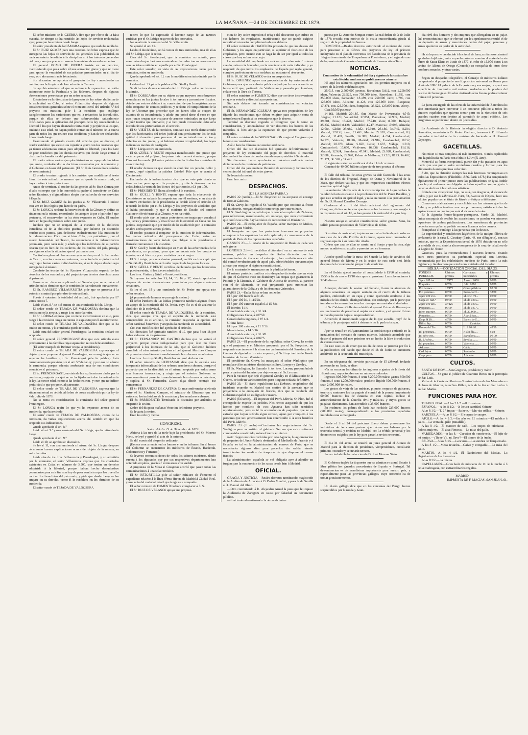LA MAÑANA.—24 DE DICIEMBRE DE 1879.
El señor ministro de la GUERRA dice que por efecto de la falta material de tiempo no ha remitido las hojas de servicio reclamadas ayer, pero que las enviará desde luego.
El señor presidente de la CÁMARA expresa que nada ha recibido.
El Sr. RUIZ GOMEZ para una cuestion de órden expresa que de entregarse las hojas de servicio de los generales á la publicidad, en nada reportaria beneficio á la disciplina ni á los intereses generales del país, cree que puede excusarse la remision de esos documentos.
El general PRIMO DE RIVERA insiste en su peticion, manifestando que pesa sobre él una acusacion grave y que no tiene para apoyar la veracidad de sus palabras pronunciadas en el dia de ayer, otro documento más fehaciente.
Sin discusion se aprueba el proyecto de ley concediendo un crédito para la limpieza de los caños de la Carraca.
Se aprobó asimismo el que se refiere á la reparacion del cable submarino entre la Península y las Baleares, despues de algunas observaciones presentadas por un señor senador.
Entrándose en la discusion del proyecto de ley sobre abolicion de la esclavitud en Cuba, el señor Villaurrutia, despues de algunas consideraciones generales sobre el contexto literal del artículo 7.º del proyecto en cuestion, pide á la comision que explique categóricamente las variaciones que en la redaccion ha introducido, porque de ellas se deduce que sobrevendrán naturalmente dificultades para la aplicacion del precepto de la ley concediendo la libertad á los que hayan alcanzado cierta edad, y perjuicios á los que, teniendo esta edad, no hayan podido entrar en el número de la cuarta parte de todos los que reunen esta condicion, y han de ser declarados libres desde luego.
Examinando el párrafo cuarto del artículo que se discute, el orador establece que existe una injusticia grave con los coartados que ya tienen adelantadas sumas para adquirir su libertad, pues los hace de peor condicion que los demás esclavos que desde luego entran á disfrutar los beneficios del patronato.
El orador aduce varios ejemplos históricos en apoyo de las ideas que emite, combatiendo las doctrinas sustentadas por la comision y el Gobierno en favor del patronato. (El Sr. Ruiz Gomez hace señales de asentimiento.)
El orador termina rogando á la comision que modifique el texto literal de este artículo de manera que no quede la menor duda, ni haya motivo á interpretaciones.
Antes de terminar, el orador da las gracias al Sr. Ruiz Gomez por el alto concepto que le ha merecido su padre el intendente de Cuba señor Ramirez, y el grandísimo elogio que ha hecho de sus servicios á España.
El Sr. RUIZ GOMEZ da las gracias al Sr. Villaurrutia é insiste otra vez en los elogios que hizo de su padre.
El Sr. LÓRIGA reclama la benevolencia de la Cámara y define su situacion en la misma, recordando los ataques á que el partido á que pertenece, el conservador, se ha visto expuesto en Cuba. El orador entra en largas digresiones sobre este punto.
Declara que no se ocupará de la cuestion de la abolicion inmediata, ni de la abolicion gradual, por haberse ya discutido mucho estos puntos, para dedicarse exclusivamente á la cuestion de la indemnizacion. Dice que si bien Cuba, por patriotismo, por el estado lamentable del Tesoro, ha renunciado á la indemnizacion pecuniaria, pero nada más; y añade que los individuos de su partido desean que en bien de los esclavos, de los dueños del país, prosiga por algunos años la situacion que el patronato crea.
Continúa explanando las razones ya aducidas por el Sr. Fernandez de Castro, con las cuales se conforma, respecto de la explotacion del negro que harian varias individualidades, si se le dejase desde luego entregado á sí mismo.
Combate las teorías del Sr. Ramirez Villaurrutia respecto de los derechos de los coartados y del perjuicio que á estos derechos causa el patronato.
Termina su discurso suplicando al Senado que se apruebe el artículo en los términos que la comision lo ha redactado nuevamente.
El Sr. RAMIREZ VILLAURRUTIA pide que se proceda á la votacion nominal por párrafos de este artículo.
Puesta á votacion la totalidad del artículo, fué aprobada por 87 votos contra 7.
Leido el art. 8.º, se dió cuenta de una enmienda del Sr. Lóriga.
El señor conde de TEJADA DE VALDOSERA declara que la comision no la acepta, y ruega á su autor la retire.
El Sr. LÓRIGA expresa que no tiene inconveniente en ello, pero ruega á la comision tenga en cuenta lo expuesto por él anteriormente.
El señor conde de TEJADA DE VALDOSERA dice que se ha tenido en cuenta, y la enmienda queda retirada.
Leida otra del señor general Prendergast, la comision declaró no aceptarla.
El señor general PRENDERGAST dice que este artículo ataca precisamente á las familias cuya separacion nunca debe acordarse.
(El señor marqués de Bedmar ocupa la presidencia).
El señor conde de TEJADA DE VALDOSERA expresa que el objeto que se propone el general Prendergast, es conseguir que no se separen las familias. (El Sr. Prendergast pide la palabra). Está terminantemente previsto por el art. 5.º de la ley, y por eso no admite la enmienda, porque además arrebataria una de sus condiciones esenciales al patronato.
El Sr. PRENDERGAST, en vista de las explicaciones dadas por la comision, pregunta por qué no se ha fijado en todos los artículos de la ley, la menor edad, como se ha hecho en este, y cree que no infiere perjuicios lo que propone, al patronato.
El señor conde de TEJADA DE VALDOSERA expresa que la situacion actual es debida al órden de cosas establecido por la ley de 4 de Julio de 1870.
No se toma en consideracion la enmienda del señor general Prendergast.
El Sr. LÓRIGA repite lo que ya ha expuesto acerca de su enmienda, que ha retirado.
El señor conde de TEJADA DE VALDOSERA, como de la comision, da varias explicaciones acerca del sentido en que ha aceptado sus indicaciones.
Queda aprobado el art. 8.º
Leido el art. 9.º y una enmienda del Sr. Lóriga, que la retira desde luego
Queda aprobado el art. 9.º
Leido el 10, se aprobó sin discusion.
Se lee el 11, con una enmienda al mismo del Sr. Lóriga; despues de algunas breves explicaciones acerca del objeto de la misma, su autor la retira.
Leida otra de los Sres. Villaurrutia y Prendergast, y no admitida por la comision, el señor Villaurrutia expresa que los coartados existentes en Cuba, en número de 3.500, que tenian un derecho adquirido á la libertad, porque habian hecho desembolsos pecuniarios para este fin, son hoy de peor condicion que los que sólo reciben los beneficios del patronato, y pide que desde luego se les ampare en su derecho, como él lo establece en los términos de su enmienda.
El señor conde de TEJADA DE VALDOSERA
reitera lo que ha expresado al hacerse cargo de las razones emitidas por el Sr. Lóriga respecto de los coartados.
No se admite la enmienda del Sr. Villaurrutia.
Se aprobó el art. 11.
Leido el duodécimo, se dá cuenta de tres enmiendas, una de ellas del Sr. Lóriga, que la retira.
Otra del Sr. Prendergast, que la comision no admite, pero manifestando que hará una enmienda en la redaccion en consonancia con las ideas emitidas en aquella por el Sr. Prendergast.
Este señor senador, en vista de las explicaciones dadas por la comision, retira su enmienda.
Queda aprobado el art. 12 con la modificacion introducida por la comision.
Leido el art. 13, pide la palabra el Sr. Güell y Renté.
Se dá lectura de una enmienda del Sr. Dóriga. —La comision no la admite.
El Sr. DÓRIGA dice que su objeto es que mayores contribuyentes reemplacen en las juntas locales á los jueces y promotores fiscales. Añade que esto es debido á su conviccion de que la magistratura no debe ocuparse de asuntos políticos, y reclama el cumplimiento de la ley de Ultramar que prescribe que los jueces sólo se ocupen de asuntos de su incumbencia, y añade que podrá darse el caso en que esas juntas tengan que ocuparse de asuntos criminales en que luego el juez tendria que intervenir, y si bien puede recusársele, esto seria introducir una perturbacion en el servicio.
El Sr. VIEITES, de la comision, combate esta teoría demostrando que los funcionarios del órden judicial son precisamente los de más aptitud é idoneidad para precaver el que se introduzcan vicios y defectos en las juntas, y si hubiese alguna irregularidad, las leyes indican los medios de castigarla.
El Sr. Lóriga retira su enmienda.
El Sr. GÜELL Y RENTE empieza manifestando que puesto que va á ocuparse del prójimo, lo quiere tratar como á sí mismo, porque Dios así lo manda. (El señor patriarca de las Indias hace señales de asentimiento).
El orador demuestra que siendo la abolicion un pecado, delito y crímen, ¿qué significa la palabra Estado? Pide que se acuda al Diccionario.
Hablando de la indemnizacion dice que en este país donde se tiene en tan poco aprecio la propiedad, y cita la desamortizacion eclesiástica, la venta de los bienes del patrimonio, el 3 por 100.
El Sr. PRESIDENTE llama al orador á la cuestion.
El Sr. GÜELL Y RENTE expone que toda la elocuencia de Demóstenes no salvaria la proposicion que él sostiene, y en vista de la nueva excitacion de la presidencia se decide á leer el artículo 13; recuerda lo dicho por el Sr. Lóriga, y los proyectos de abolicion que él habia presentado, y que el ministro de Estado del anterior Gabinete ofreció traer á la Cámara, y no ha traido.
El orador pide que las juntas protectoras no tengan por vocales á los jueces y promotores, y cita el caso de lo ocurrido en Cuba con los pleitos, asegurando que por medio de lo establecido por la comision se abre ancha puerta á esos pleitos.
El orador, pasando á ocuparse de la cuestion de indemnizacion, lee varios artículos del presupuesto de Cuba, entra en consideraciones de varia índole que obligan á la presidencia á llamarle nuevamente á la cuestion.
El Sr. Güell y Renté declara que en vista de las advertencias de la presidencia, no prosigue, pero que no votará esta ley porque es injusta para el blanco y poco caritativa para el negro.
El Sr. Lóriga, para una alusion personal, rectifica el concepto que el Sr. Güell y Renté le ha atribuido respecto de las juntas locales.
El Sr. GÜELL Y RENTE rectifica, declarando que los honorarios no pueden existir, ni los jueces admitirlos.
Los Sres. Vieites y Güell y Renté, rectifican.
Se leyeron los artículos 13, 14, 15, 16 y 17, siendo aprobados despues de varias observaciones presentadas por algunos señores senadores.
Se lee el art. 18 y una enmienda del Sr. Perier que apoya este señor senador.
(A propuesta de la mesa se proroga la sesion.)
El señor Patriarca de las Indias pronuncia tambien algunas frases en apoyo de la enmienda del Sr. Perier, cuyo fin es el de acelerar lo abolicion de la esclavitud.
El señor conde de TEJADA DE VALDOSERA, de la comision, dice que aunque cree que el espíritu de la enmienda está comprendido en el artículo, la comision respetaba la opinion del señor cardenal Benavides y aceptaba la enmienda en su totalidad.
Con esta modificacion fué aprobado el artículo.
Sin discusion fué aprobado tambien el 19, que pasa á ser 18 por haber sido uno de los primeros.
El Sr. FERNANDEZ DE CASTRO declara que no votará el proyecto porque creia indispensable para que éste no fuera perjudicial á los intereses de la isla, que el Gobierno hubiera cumplido el ofrecimiento que hizo el del general Martinez Campos de presentar simultánea é inmediatamente las reformas económicas.
Los Sres. Jorrin y Güell y Renté hacen igual declaracion.
El señor ministro de ULTRAMAR dice que le extraña esta inesperada informalidad de los señores senadores cubanos, porque el proyecto que se ha discutido es el mismo aceptado por todos como una honrosa transaccion, y niega que el anterior Gobierno se comprometiera á presentar inmediatamente las reformas económicas, y suplica al Sr. Fernandez Castro diga dónde contrajo ese compromiso
El Sr. FERNANDEZ DE CASTRO: En una conferencia celebrada entre el Sr. Martinez Campos, el ministro de Ultramar que era entónces, los individuos de la comision y los senadores cubanos.
El Sr. PRESIDENTE: Terminada la discusion por artículos se suspende la sesion.
Orden del dia para mañana: Votacion del mismo proyecto.
Se levanta la sesion.
Eran las ocho y media.
CONGRESO.
Sesion del dia 23 de Diciembre de 1879.
Abierta á las tres de la tarde bajo la presidencia del Sr. Moreno Nieto, se leyó y aprobó el acta de la anterior.
Se dió cuenta del despacho ordinario.
(Escasa concurrencia en los bancos y en las tribunas. En el banco del Gobierno se encuentran los ministros de Estado, Hacienda, Gobernacion y Fomento.)
Se leyeron comunicaciones de todos los señores ministros, dando cuenta á los diputados que por sus respectivos departamentos han obtenido empleos, gracias ó comisiones con sueldo.
A propuesta de la Mesa el Congreso acordó que pasen todas las comunicaciones á una sola comision.
El Sr. RETORTILLO pide al señor ministro de Fomento el expediente relativo á la línea férrea directa de Madrid á Ciudad-Real, y una nota del material móvil que tenga esta compañía.
El señor ministro de FOMENTO ofrece complacer á S. S.
El Sr. RUIZ DE VELASCO apoya una proposi-
cion de ley sobre supresion ó rebaja del descuento que sufren en sus haberes los empleados, manifestando que no puede exigirse moralidad ni exacto cumplimiento de sus deberes.
El señor ministro de HACIENDA protesta de que los deseos del Gobierno, y los suyos en particular, es suprimir el descuento de los empleados, pero cuando este se haga ha de ser por igual á todas las clases que hoy sufren esta carga.
La moralidad del empleado no está en que cobre más ó ménos sueldo, está en la honradez, en la conciencia de cada individuo y yo respondo de que todos los empleados de España por regla general, cumplen perfectamente con su deber, no obstante el descuento.
El Sr. RUIZ DE VELASCO retira su proposicion.
El Sr. GIMENEZ apoya una proposicion de ley autorizando al Gobierno para que en subasta pública adjudique la concesion de un ferro-carril que, partiendo de Valdezafan y pasando por Gandesa, enlace con la línea de Tortosa.
El señor ministro de FOMENTO dice que no tiene inconveniente en que se estudie y discuta la proposicion.
Sin más debate fué tomada en consideracion en votacion ordinaria.
El Sr. HERNANDEZ IGLESIAS apoya otra proposicion de ley fijando las condiciones que deben exigirse para adquirir carta de naturaleza en España á los extranjeros que la deseen.
Terminó su discurso rogando al Congreso que la tome en consideracion, y lamentándose de ver desiertos los bancos de las minorías, si bien abriga la esperanza de que pronto volverán á ocuparlos.
El señor ministro de la GOBERNACION ruega al Congreso que la tome en consideracion.
Así lo hace la Cámara en votacion ordinaria.
Orden del dia: sin discusion fué aprobado definitivamente el proyecto de ley eximiendo del pago de derechos al material destinado á las obras de conduccion de aguas potables á Santander.
Sin discusion fueron aprobados en votacion ordinaria varios dictámenes de la comision de peticiones.
Orden del dia para mañana: Reunion de secciones y lectura de las sentencias del tribunal de actas graves.
Se levanta la sesion.
Eran las cuatro.
DESPACHOS.
(DE LA AGENCIA FABRA.)
PARIS 22 (noche).—El Sr. Freycinet no ha aceptado el encargo de formar Gabinete.
El Sr. Grevy, ha rogado al Sr. Waddington que continúe al frente del ministerio, reorganizándolo como tenga por conveniente.
El Sr. Waddington ha pedido que le conceda un plazo de 24 horas, para reflexionar, manifestando, sin embargo, que creia conveniente que confiriese al Sr. Say la mision de reconstituir el Ministerio.
PARIS 22.—El embajador de España, señor marqués de Molins, salió ayer para Madrid.
El banquete con que los periodistas franceses se proponian obsequiar á los españoles ha sido aplazado, á consecuencia de la partida de Paris de los representantes españoles.
CANNES 23.—El estado de la emperatriz de Rusia es cada vez más grave.
LONDRES 23.—El periódico el Standard en su número de esta mañana, publica un despacho de Berlin diciendo que los representantes de Rusia en el extranjero, han recibido una circular del comité revolucionario de aquel país, advirtiéndoles que aconsejen al czar que otorgue el régimen constitucional.
De lo contrario le amenazan con la pérdida del trono.
El mismo periódico publica otro despacho diciendo que en vista de que el Gobierno ruso no disminuye las tropas que guarnecen la Polonia y la Lituania, el Gabinete de Austria de acuerdo, al parecer con el de Alemania, se está preparando para aumentar las guarniciones de la Galizia y de las fronteras Orientales.
PARIS 23.—En la Bolsa se han cotizado:
El 3 por 100 francés á 81'45.
El 5 por 100 íd., á 115'28.
El 3 por 100 exterior español, á 15 3/8.
El interior, á 14.
Amortizable exterior, á 37 3/4.
Obligaciones Cuba, á 407'50.
Consolidados ingleses, á 97 1/4.
Ultima hora:
El 3 por 100 exterior, á 15 7/16.
Idem interior, á 14 5/16.
Amortizable exterior, á 37 3/8.
Obligaciones Cuba, á 406'75.
PARIS 23.—El presidente de la república, señor Grevy, ha creido que el programa y el Ministro propuesto por el Sr. Freycinet, no responde exactamente á la situacion parlamentaria del Senado y de la Cámara de diputados. En este supuesto, el Sr. Freycinet ha declinado la mision de formar Ministerio.
El presidente Sr. Grevy, ha encargado al señor Wadington que reemplace á los ministros dimisionarios Sres. Leroyer y Gresley.
El Sr. Wadington, ha llamado á los Sres. Lacour; proponiéndole para la cartera del Interior que deja vacante el Sr. Leroyer.
Para la vacante que deja el general Gresley en el Ministerio de la Guerra, se indican varios nombres pero ninguno todavía definitivo.
PARIS 23.—El diario republicano Los Debates, ocupándose del incidente ocurrido en Madrid con motivo de la serenata que se proyectaba á la embajada de Francia, dice que la conducta del Gobierno español no es digna de censura.
PARIS (5'6 tarde).—El impresor del Paris-Múrcia, Sr. Plon, fué el encargado de expedir los pedidos. Nos hemos asegurado de que los hechos por conducto de esta Agencia han sido remitidos oportunamente; pero es tal la acumulacion de paquetes, que no es extraño que hayan sufrido algun retraso, ajeno por completo á las personas que tan generosamente han contribuido á la obra benéfica del Paris-Múrcia.
PARIS 23 (8 noche).—Continúan las negociaciones del Sr. Wadigton para reconstituir el gabinete. Se cree que este continuará como estaba constituido, ménos Guerra é Interior.
Nota: Segun noticias recibidas por esta Agencia, la aglomeracion de paquetes del Paris-Múrcia destinados al Mediodía de Francia y á España, es tal en la administracion de correos de Paris, que se necesitarán algunos dias para poderlos dar salida, siendo insuficientes los medios de trasporte de que dispone el correo francés.
La administracion española se vió obligada ayer á alquilar un furgon para la conduccion de las sacas desde Irún á Madrid.
OFICIAL.
GRACIA Y JUSTICIA.—Reales decretos nombrando magistrado de la Audiencia de Albacete á D. Pedro Mendiri, y para la de Sevilla á D. Manuel del Olmo.
—Otro conmutando á D. Alejandro Arnad la pena que le impuso la Audiencia de Zaragoza en causa por falsedad en documento público.
—Real órden desestimando la demanda inter-
puesta por D. Antonio Sempan contra la real órden de 3 de Julio de 1878 recaida con motivo de la visita extraordinaria girada al registro de la propiedad de Gerona.
FOMENTO.—Reales decretos autorizando al ministro del ramo para presentar á las Córtes dos proyectos de ley: el primero incluyendo en el plan de carreteras del Estado una de la provincia de Búrgos denominada de Trespaderne á Puentelarra; y el segundo uno de la provincia de Canarias denominada de Tamaraceite á Teror.
NOTICIAS.
Con motivo de la solemnidad del dia y siguiendo la costumbre establecida, mañana no publicaremos número.
Hé aquí los números agraciados con los premios mayores en el sorteo de la lotería celebrado ayer.
25.018, con 2.500.000 pesetas, Barcelona; 5.912, con 1.250.000 idem, Valencia; 26.525, con 750.000 idem, Barcelona; 11.881, con 250.000 idem, Santander; 18.489, con 250.000 idem; 4.796, con 125.000 idem, Alicante; 11.423, con 125.000 idem, Estepona; 17.371, con 125.000, idem, Pamplona; 35.522, 125.000 idem, Alcoy.
Con 50.000 pesetas:
14.161, Madrid; 20.180, San Martin de Provensals; 4.040, Búrgos; 31.120, Valladolid; 37.051, Barcelona; 37.935, Madrid; 39.881, Reus; 13.428, Madrid; 37.748, idem; 8.000, Badajoz; 35.332, Madrid; 8.128, Valladolid; 4.247, Manresa; 10.095, Almería; 12.084, Cádiz; 23.989, 4.382, 10.940, 28.186, 34.745, 8.284, Madrid; 27.038, idem; 17.431, Múrcia; 22.181, Carabanchel; 83, Madrid; 31.493, Sevilla; 36.388, Madrid; 4.234, Carabanchel; 34.776, Valencia; 18.604, Madrid; 24.916, Carabanchel; 8.052, Madrid; 28.678, idem; 9.650, Leon; 1.637, Málaga; 1.718, Carabanchel; 15.650, Vicálvaro; 16.836, Carabanchel; 11.616, Madrid; 12.924, Barcelona; 47.941, Madrid; 23.998, Carabanchel; 32.883, Granada; 29.920, Palma de Mallorca; 23.226, 8133, 16.402, 21.171, 36.538 y 14.491.
El siguiente sorteo se verificará el dia 31 del corriente.
Constará de 40.000 billetes al precio de tres pesetas el décimo.
El fallo del tribunal de actas graves ha sido favorable á las actas de los distritos de Fregenal, Burgo de Osma y Navalmoral de la Mata, que declara válidas, y que los respectivos candidatos electos acreditan aptitud legal.
La sentencia relativa á la de la circunscripcion de Lugo declara la validez del acta en cuanto á la proclamacion del Sr. Perez Batallon, y que ésta acredita su aptitud legal, y nula en cuanto á la proclamacion del Sr. D. Manuel Darribas Dorrego.
Conforme al art. 9 del título adicional del reglamento del Congreso, dichas sentencias quedaron sobre la mesa y con arreglo á lo dispuesto en el art. 10, se han puesto á la órden del dia para hoy.
Nuestro amigo el senador constitucional señor general Sanz, ha salido para sus posesiones de Villaviciosa de Odon.
Dos niñas de corta edad, á quienes su madre habia dejado solas en una casa de la calle Portillo de Gilimon, aparecieron quemadas al regresar aquella á su domicilio citado.
Créese que una de ellas se caeria en el fuego y que la otra, algo mayor, acudió en su auxilio y pereció con su hermana.
Anoche quedó sobre la mesa del Senado la hoja de servicios del general Primo de Rivera y en la sesion de esta tarde será leida despues de la votacion del proyecto de abolicion.
En el Bolsin quedó anoche el consolidado á 15'60 al contado; 15'55 á fin de mes y 15'10 sin cupon al próximo. Las subvenciones á 32'40 dinero.
Anteayer, durante la sesion del Senado, llamó la atencion de algunos senadores un sugeto sentado en el centro de la tribuna pública, embozado en su capa y como queriendo ocultarse á las miradas de los demás, distinguiéndose, sin embargo, por la parte que tomaba en los murmullos ó en las risas que se mostraba al desórden.
El Sr. Calderon Collantes advirtió al general Primo de Rivera que era un desertor de presidio el sujeto en cuestion, y el general Primo lo mandó prender bajo su responsabilidad.
Advertido el mencionado sugeto de lo que sucedia, huyó de la tribuna, y la pareja que salió á detenerle no lo pudo alcanzar.
Ayer se reunió en el Ayuntamiento la comision que entiende en la instalacion del mercado de carnes muertas, habiendo acordado que desde el primero del mes próximo sea un hecho la libre introduccion de carnes muertas.
En este caso, es de creer que un dia de estos se proceda por fin á la publicacion del bando que desde el 18 de Junio se encuentra archivado en la secretaría del municipio.
En un telegrama del servicio particular de El Liberal, fechado anteanoche en Paris, se dice:
«Ya se conocen las cifras de los ingresos y gastos de la fiesta del Hipódromo, cuyos totales son en números redondos:
Ingresos 800.000 francos, ó sean 3.200.000 reales: gastos 300.000 francos, ó sean 1.200.000 reales: producto líquido 500.000 francos, ó sean 2.000.000 de reales.
Los gastos de viaje de las músicas, piquete, orquesta de guitarras, toreros y cantaores los ha pagado el comité de la prensa, importando 60.000 francos: los de estancia en esta capital, incluso el acuartelamiento de la Guardia civil y músicas, y cuyos gastos se pagaban diariamente, han ascendido á 33.000 francos.
En resúmen: los pobres de Paris han recibido 225.000 francos (900.000 reales), correspondiendo á las provincias españolas inundadas una suma igual.»
Desde el 3 al 24 del próximo Enero deben presentarse los individuos de las clases pasivas que cobran sus haberes por la tesorería central, y residen en Madrid, con la cédula personal y los documentos exigidos por la ley para pasar la revista semestral.
El dia 31 del actual se reunirá en junta general el Ateneo de Madrid para la eleccion de presidente, vicepresidente, consiliario primero, contador y secretario tercero.
Parece indudable la reeleccion de D. José Moreno Nieto.
El Gobierno inglés ha dispuesto que se admitan en aquel Estado á libre plática los ganados procedentes de España y Portugal. Tal determinacion es de grandísima importancia para nuestro país, y especialmente para las provincias gallegas, cuyo comercio ha de tomar gran incremento.
Un diario gallego dice que en las cercanías del Burgo fueron sorprendidos por la ronda y Guar-
dia civil dos hombres y dos mujeres que albergaban en un pajar. Del reconocimiento que se efectuó por los aprehensores resultó el de un depósito de armas y municiones dentro del pajar; personas y armas quedaron en poder de la autoridad.
Ha sido preso y conducido á la cárcel de Jaen, un famoso criminal apodado el afilador, entre cuyas hazañas se cuentan el corte de la vía férrea de Santa Elena en Junio de 1877, el robo de 15.000 duros á un vecino de Alicun de Ortega (Granada) en compañía de otros doce hombres armados, y otras varias.
Segun un despacho telegráfico, el Consejo de ministros italiano ha aprobado el proyecto de una Exposicion universal en Roma para el año de 1882. El palacio de la Exposicion y sus anejos, ocupará una superficie de trescientos mil metros cuadrados en la pradera del castillo de Santangelo. El salon destinado á las fiestas podrá contener treinta mil personas.
La junta encargada de las obras de la universidad de Barcelona ha sido autorizada para convocar á un concurso público á todos los pintores españoles que quieran tomar parte en la ejecucion de seis grandes cuadros con destino al paraninfo de aquel edificio. Los programas se publicarán dentro de pocos dias.
La Academia de la Historia ha elegido director á D. Antonio Benavides, secretario á D. Pedro Madrazo, tesorero á D. Eduardo Saavedra é individuo de la comision de hacienda á D. Pascual Gayangos.
GACETILLAS.
No existe ni más completa, ni más instructiva, ni más espléndida que la publicada en Paris con el título L'Art (El Arte).
Merced á su forma escepcional, puede dar y da grabados en agua fuerte que son por sí solos verdaderos cuadros y forman para los aficionados la más preciosa coleccion.
L'Art, que ha obtenido siempre las más honrosas recompensas en todas las Exposiciones (Filadelfia 1876. Paris 1878.) Ha conquistado rápidamente el primer puesto entre las publicaciones de igual índole y es hoy el vade-mecum obligado de todos aquellos que por gusto ó deber se dedican á las bellezas artísticas.
Editada con excepcional lujo, no está, por desgracia, al alcance de todos, y por eso la Librería de L'Art, 33, Avenue de l'Opera, hace una edicion popular con el título de Musée artistique et littéraire.
Como sus colaboradores y sus clichés son los mismos que los de L'Art y se publica tambien una vez por semana, satisface todas las aspiraciones á un precio que está al alcance de todos.
En la Agencia franco-hispano-portuguesa, Sordo, 31, Madrid, única encargada de recibir las suscriciones, se pueden ver números especimen de ambas publicaciones. Los suscritores de provincias deberán acompañar su pedido con una libranza sobre correos.
Franquéase el catálogo á las personas que lo desean.
La superioridad y condiciones higiénicas de la antigua fábrica de perfumería de la casa E. Coudray (Paris, 43, rue d'Enghein), son tan notorias, que en la Exposicion universal de 1878 obtuvieron no sólo la medalla de oro, sinó la alta recompensa de la cruz de caballero de la Legion de Honor.
Gustosos, pues, la recomendamos á nuestros lectores, citando entre otros productos su perfumería especial con lacteina, recomendada por las celebridades médicas de Paris, como la más higiénica y bienhechora para todos los cuidados del tocador.
| BOLSA.—COTIZACION OFICIAL DEL DIA 23. | | | |
| --- | --- | --- | --- |
| FONDOS PÚBLICOS. | Ultimos precios. | Carreteras y Sociedades | Ultimos precios. |
| 3 por 100 int.. | 15'475 | Agosto 2000... | 00'00 |
| Pequeños....... | 00'00 | Julio 2000..... | 00'00 |
| Fin de mes.... | 15'475 | Obras públicas. | 00 00 |
| Fin próximo.. | 00'00 | Ferro-carril... | 32'00 |
| 3 por 100 ext.. | 00'00 | Id. Dic. 74... | 00'00 |
| Carp. en cart.ª | 08'00 | Id. de 1875... | 00'00 |
| 2 por 100 am.. | 37'125 | Id. de 1876... | 00'00 |
| Pequeños...... | 00'00 | Id. de 1877... | 00'00 |
| Idem exterior. | 00'00 | Id. 20.000.... | 00'00 |
| Pequeños...... | 00'00 | Alar á San.... | 00'00 |
| Emp. 9[10.... | 40'90 | Banco de E.... | 00'00 |
| Billet. hip.... | 00'00 | Cambios. | |
| Bonos del Tes. | 93'00 | L. á 90 dif.... | 48'10 |
| Id. pequeños.. | 00'00 | P. á 8 dív..... | 5'02 |
| Id. série ext.. | 00'00 | Barcelona...... | 00 00 |
| B. 2.ª série... | 00'00 | Sevilla........ | 00'00 |
| Id. pequeños.. | 00'00 | Valencia....... | 00'00 |
| Aduanas....... | 97'00 | Cádiz.......... | 00'00 |
| Céd. hipot.... | 00'00 | Santander...... | 00'00 |
| Carp. prov.... | 00'00 | Alicante....... | 00'00 |
CULTOS.
SANTO DE HOY.—San Gregorio, presbítero y mártir.
CULTOS.—Se gana el jubileo de Cuarenta Horas en la parroquia de San Luis.
Visita de la Corte de María.—Nuestra Señora de las Mercedes en D. Juan de Alarcon, ó en San Millan, ó la de la Paz en San Isidro ó en San Martin.
FUNCIONES PARA HOY.
TEATRO REAL.—A las 7 1/2.—Il Trovatore.
ESPAÑOL.—A las 8 1/2.—O locura santidad. Sainete.
A las 8 1/2.—T. 2.º impar.—Sainete.—Mar sin orillas.—Sainete.
ZARZUELA.—A las 8 1/2.—El corpus de sangre.
APOLO.—A las 4 1/2.—Un año en 15 minutos.—El médico á palos.—La venta del pillo (tonadilla).
A las 8 1/2.—El maestro de caló.—Los trapos de cristianar.—Pobres mujeres.—El abat Pirracas.—La misa del gallo.
VARIEDADES.—A las 8.—Cuestion de conciencia.—El hijo de mi amigo.—¿Tiene Vd. mi llave?—El dinero de la hucha
ESLAVA.—A las 8 1/2.—Lanceros.—La sombra de Torquemada.
A las 8 1/2.—Mesa revuelta.—Calvo y compañía.—La misa del gallo.
MARTIN.—A las 4 1/2.—El Nacimiento del Mesías.—La Degollacion de los Inocentes.
A las 8 1/2.—La misma.
CAPELLANES.—Gran baile de máscaras de 11 de la noche á 6 de la madrugada, con extraordinarios regalos.
MADRID.
IMPRENTA DE F. MACÍAS, SAN JUAN, 61.